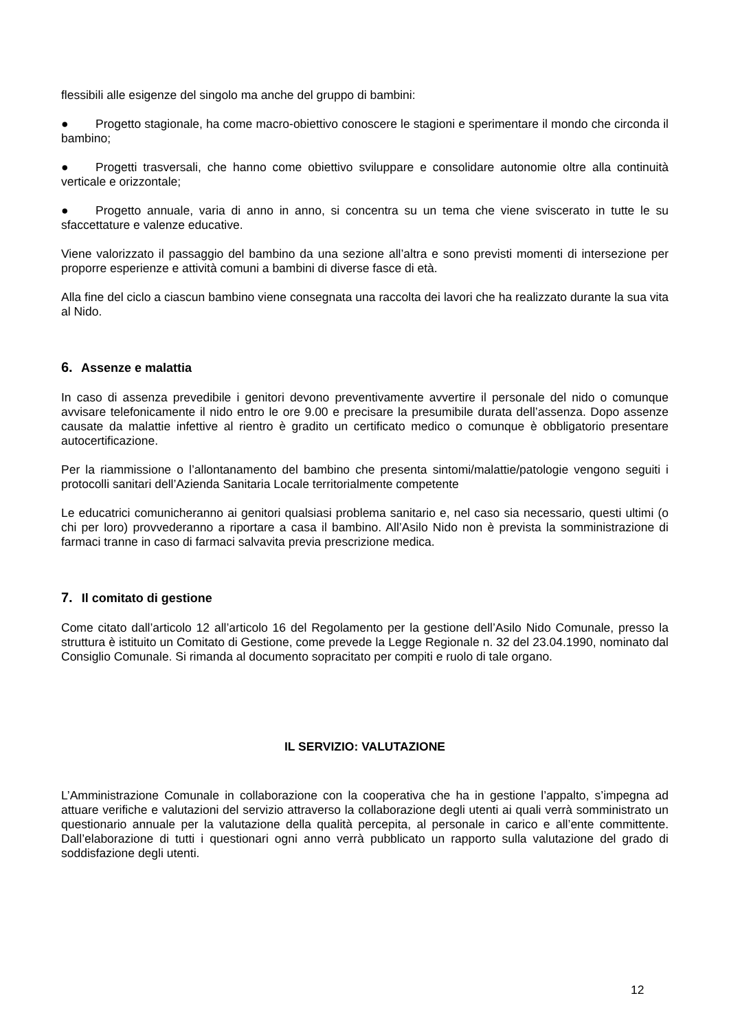flessibili alle esigenze del singolo ma anche del gruppo di bambini:
● Progetto stagionale, ha come macro-obiettivo conoscere le stagioni e sperimentare il mondo che circonda il bambino;
● Progetti trasversali, che hanno come obiettivo sviluppare e consolidare autonomie oltre alla continuità verticale e orizzontale;
● Progetto annuale, varia di anno in anno, si concentra su un tema che viene sviscerato in tutte le su sfaccettature e valenze educative.
Viene valorizzato il passaggio del bambino da una sezione all’altra e sono previsti momenti di intersezione per proporre esperienze e attività comuni a bambini di diverse fasce di età.
Alla fine del ciclo a ciascun bambino viene consegnata una raccolta dei lavori che ha realizzato durante la sua vita al Nido.
6. Assenze e malattia
In caso di assenza prevedibile i genitori devono preventivamente avvertire il personale del nido o comunque avvisare telefonicamente il nido entro le ore 9.00 e precisare la presumibile durata dell’assenza. Dopo assenze causate da malattie infettive al rientro è gradito un certificato medico o comunque è obbligatorio presentare autocertificazione.
Per la riammissione o l’allontanamento del bambino che presenta sintomi/malattie/patologie vengono seguiti i protocolli sanitari dell’Azienda Sanitaria Locale territorialmente competente
Le educatrici comunicheranno ai genitori qualsiasi problema sanitario e, nel caso sia necessario, questi ultimi (o chi per loro) provvederanno a riportare a casa il bambino. All’Asilo Nido non è prevista la somministrazione di farmaci tranne in caso di farmaci salvavita previa prescrizione medica.
7. Il comitato di gestione
Come citato dall’articolo 12 all’articolo 16 del Regolamento per la gestione dell’Asilo Nido Comunale, presso la struttura è istituito un Comitato di Gestione, come prevede la Legge Regionale n. 32 del 23.04.1990, nominato dal Consiglio Comunale. Si rimanda al documento sopracitato per compiti e ruolo di tale organo.
IL SERVIZIO: VALUTAZIONE
L’Amministrazione Comunale in collaborazione con la cooperativa che ha in gestione l’appalto, s’impegna ad attuare verifiche e valutazioni del servizio attraverso la collaborazione degli utenti ai quali verrà somministrato un questionario annuale per la valutazione della qualità percepita, al personale in carico e all’ente committente. Dall’elaborazione di tutti i questionari ogni anno verrà pubblicato un rapporto sulla valutazione del grado di soddisfazione degli utenti.
12